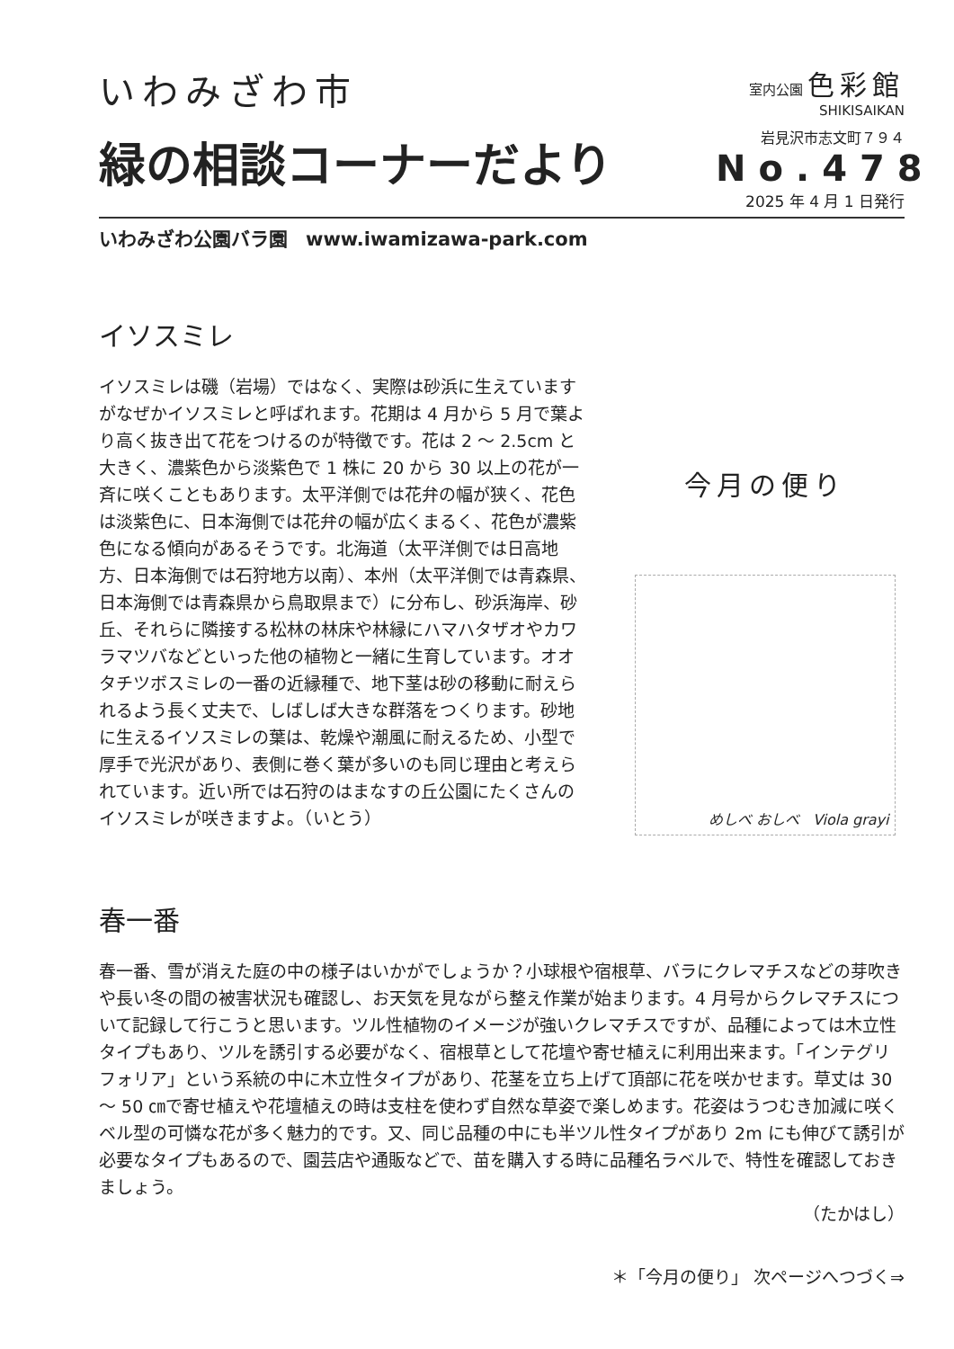いわみざわ市
緑の相談コーナーだより
室内公園 色彩館
SHIKISAIKAN
岩見沢市志文町７９４
No.478
2025 年 4 月 1 日発行
いわみざわ公園バラ園 www.iwamizawa-park.com
イソスミレ
イソスミレは磯（岩場）ではなく、実際は砂浜に生えていますがなぜかイソスミレと呼ばれます。花期は 4 月から 5 月で葉より高く抜き出て花をつけるのが特徴です。花は 2 ～ 2.5cm と大きく、濃紫色から淡紫色で 1 株に 20 から 30 以上の花が一斉に咲くこともあります。太平洋側では花弁の幅が狭く、花色は淡紫色に、日本海側では花弁の幅が広くまるく、花色が濃紫色になる傾向があるそうです。北海道（太平洋側では日高地方、日本海側では石狩地方以南）、本州（太平洋側では青森県、日本海側では青森県から鳥取県まで）に分布し、砂浜海岸、砂丘、それらに隣接する松林の林床や林縁にハマハタザオやカワラマツバなどといった他の植物と一緒に生育しています。オオタチツボスミレの一番の近縁種で、地下茎は砂の移動に耐えられるよう長く丈夫で、しばしば大きな群落をつくります。砂地に生えるイソスミレの葉は、乾燥や潮風に耐えるため、小型で厚手で光沢があり、表側に巻く葉が多いのも同じ理由と考えられています。近い所では石狩のはまなすの丘公園にたくさんのイソスミレが咲きますよ。（いとう）
今月の便り
めしべ おしべ Viola grayi
春一番
春一番、雪が消えた庭の中の様子はいかがでしょうか？小球根や宿根草、バラにクレマチスなどの芽吹きや長い冬の間の被害状況も確認し、お天気を見ながら整え作業が始まります。4 月号からクレマチスについて記録して行こうと思います。ツル性植物のイメージが強いクレマチスですが、品種によっては木立性タイプもあり、ツルを誘引する必要がなく、宿根草として花壇や寄せ植えに利用出来ます。「インテグリフォリア」という系統の中に木立性タイプがあり、花茎を立ち上げて頂部に花を咲かせます。草丈は 30 ～ 50 ㎝で寄せ植えや花壇植えの時は支柱を使わず自然な草姿で楽しめます。花姿はうつむき加減に咲くベル型の可憐な花が多く魅力的です。又、同じ品種の中にも半ツル性タイプがあり 2m にも伸びて誘引が必要なタイプもあるので、園芸店や通販などで、苗を購入する時に品種名ラベルで、特性を確認しておきましょう。
（たかはし）
＊「今月の便り」 次ページへつづく⇒